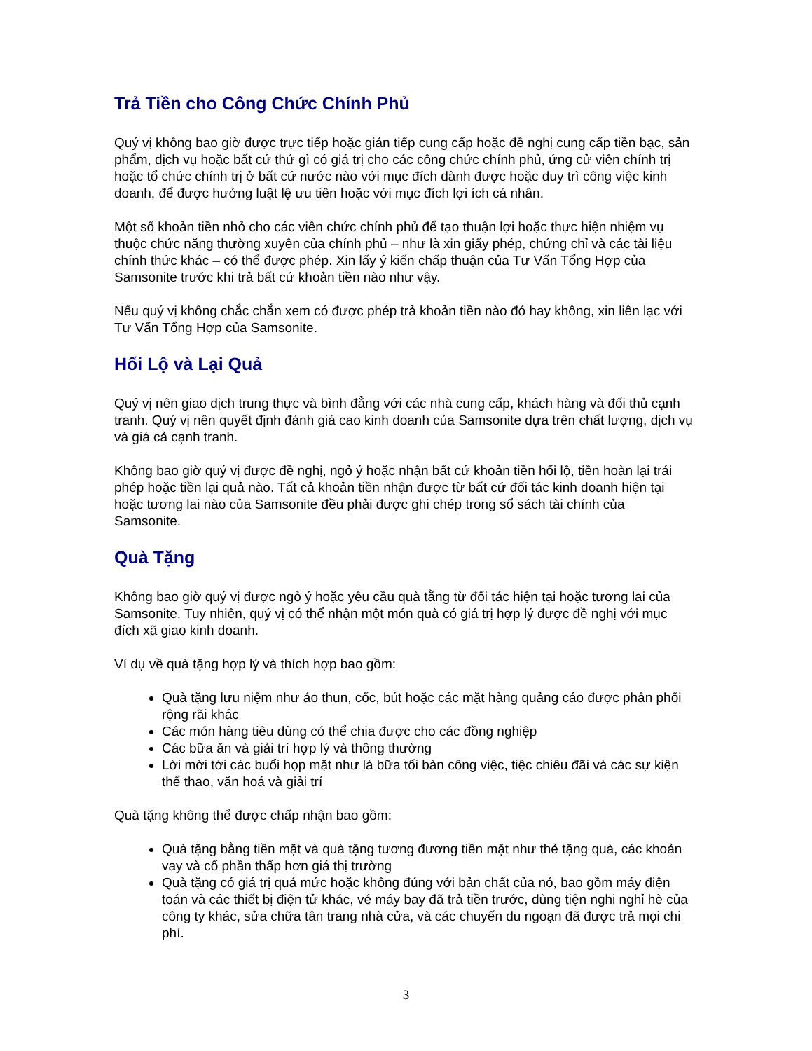Trả Tiền cho Công Chức Chính Phủ
Quý vị không bao giờ được trực tiếp hoặc gián tiếp cung cấp hoặc đề nghị cung cấp tiền bạc, sản phẩm, dịch vụ hoặc bất cứ thứ gì có giá trị cho các công chức chính phủ, ứng cử viên chính trị hoặc tổ chức chính trị ở bất cứ nước nào với mục đích dành được hoặc duy trì công việc kinh doanh, để được hưởng luật lệ ưu tiên hoặc với mục đích lợi ích cá nhân.
Một số khoản tiền nhỏ cho các viên chức chính phủ để tạo thuận lợi hoặc thực hiện nhiệm vụ thuộc chức năng thường xuyên của chính phủ – như là xin giấy phép, chứng chỉ và các tài liệu chính thức khác – có thể được phép. Xin lấy ý kiến chấp thuận của Tư Vấn Tổng Hợp của Samsonite trước khi trả bất cứ khoản tiền nào như vậy.
Nếu quý vị không chắc chắn xem có được phép trả khoản tiền nào đó hay không, xin liên lạc với Tư Vấn Tổng Hợp của Samsonite.
Hối Lộ và Lại Quả
Quý vị nên giao dịch trung thực và bình đẳng với các nhà cung cấp, khách hàng và đối thủ cạnh tranh. Quý vị nên quyết định đánh giá cao kinh doanh của Samsonite dựa trên chất lượng, dịch vụ và giá cả cạnh tranh.
Không bao giờ quý vị được đề nghị, ngỏ ý hoặc nhận bất cứ khoản tiền hối lộ, tiền hoàn lại trái phép hoặc tiền lại quả nào. Tất cả khoản tiền nhận được từ bất cứ đối tác kinh doanh hiện tại hoặc tương lai nào của Samsonite đều phải được ghi chép trong sổ sách tài chính của Samsonite.
Quà Tặng
Không bao giờ quý vị được ngỏ ý hoặc yêu cầu quà tằng từ đối tác hiện tại hoặc tương lai của Samsonite. Tuy nhiên, quý vị có thể nhận một món quà có giá trị hợp lý được đề nghị với mục đích xã giao kinh doanh.
Ví dụ về quà tặng hợp lý và thích hợp bao gồm:
Quà tặng lưu niệm như áo thun, cốc, bút hoặc các mặt hàng quảng cáo được phân phối rộng rãi khác
Các món hàng tiêu dùng có thể chia được cho các đồng nghiệp
Các bữa ăn và giải trí hợp lý và thông thường
Lời mời tới các buổi họp mặt như là bữa tối bàn công việc, tiệc chiêu đãi và các sự kiện thể thao, văn hoá và giải trí
Quà tặng không thể được chấp nhận bao gồm:
Quà tặng bằng tiền mặt và quà tặng tương đương tiền mặt như thẻ tặng quà, các khoản vay và cổ phần thấp hơn giá thị trường
Quà tặng có giá trị quá mức hoặc không đúng với bản chất của nó, bao gồm máy điện toán và các thiết bị điện tử khác, vé máy bay đã trả tiền trước, dùng tiện nghi nghỉ hè của công ty khác, sửa chữa tân trang nhà cửa, và các chuyến du ngoạn đã được trả mọi chi phí.
3